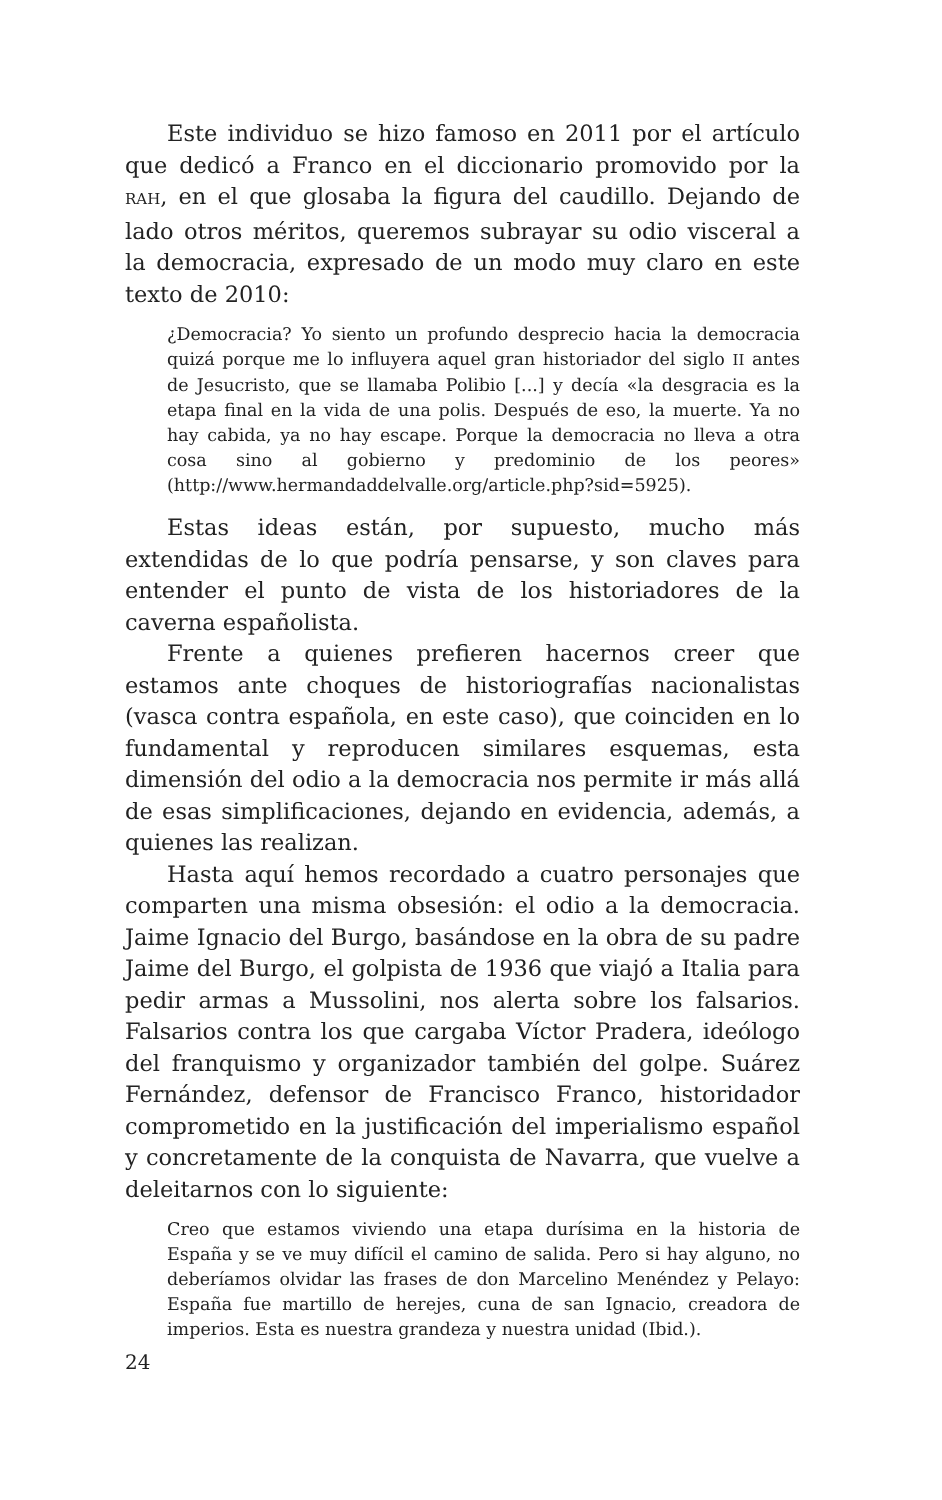Este individuo se hizo famoso en 2011 por el artículo que dedicó a Franco en el diccionario promovido por la RAH, en el que glosaba la figura del caudillo. Dejando de lado otros méritos, queremos subrayar su odio visceral a la democracia, expresado de un modo muy claro en este texto de 2010:
¿Democracia? Yo siento un profundo desprecio hacia la democracia quizá porque me lo influyera aquel gran historiador del siglo II antes de Jesucristo, que se llamaba Polibio [...] y decía «la desgracia es la etapa final en la vida de una polis. Después de eso, la muerte. Ya no hay cabida, ya no hay escape. Porque la democracia no lleva a otra cosa sino al gobierno y predominio de los peores» (http://www.hermandaddelvalle.org/article.php?sid=5925).
Estas ideas están, por supuesto, mucho más extendidas de lo que podría pensarse, y son claves para entender el punto de vista de los historiadores de la caverna españolista.
Frente a quienes prefieren hacernos creer que estamos ante choques de historiografías nacionalistas (vasca contra española, en este caso), que coinciden en lo fundamental y reproducen similares esquemas, esta dimensión del odio a la democracia nos permite ir más allá de esas simplificaciones, dejando en evidencia, además, a quienes las realizan.
Hasta aquí hemos recordado a cuatro personajes que comparten una misma obsesión: el odio a la democracia. Jaime Ignacio del Burgo, basándose en la obra de su padre Jaime del Burgo, el golpista de 1936 que viajó a Italia para pedir armas a Mussolini, nos alerta sobre los falsarios. Falsarios contra los que cargaba Víctor Pradera, ideólogo del franquismo y organizador también del golpe. Suárez Fernández, defensor de Francisco Franco, historidador comprometido en la justificación del imperialismo español y concretamente de la conquista de Navarra, que vuelve a deleitarnos con lo siguiente:
Creo que estamos viviendo una etapa durísima en la historia de España y se ve muy difícil el camino de salida. Pero si hay alguno, no deberíamos olvidar las frases de don Marcelino Menéndez y Pelayo: España fue martillo de herejes, cuna de san Ignacio, creadora de imperios. Esta es nuestra grandeza y nuestra unidad (Ibid.).
24